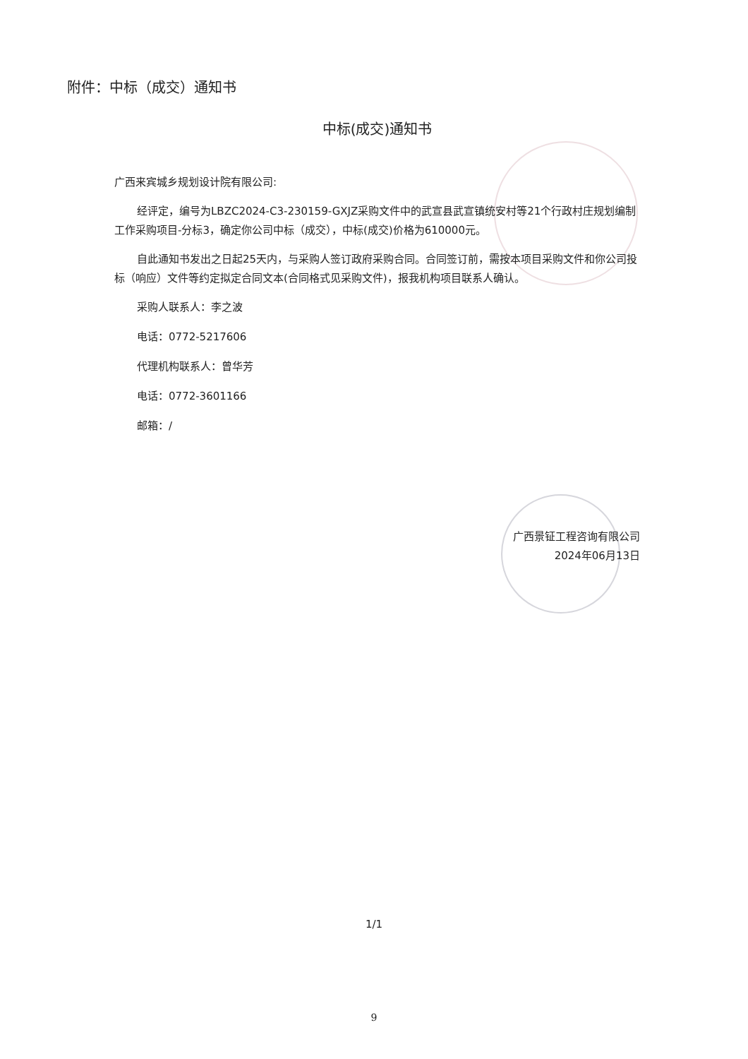附件：中标（成交）通知书
中标(成交)通知书
广西来宾城乡规划设计院有限公司:
经评定，编号为LBZC2024-C3-230159-GXJZ采购文件中的武宣县武宣镇统安村等21个行政村庄规划编制工作采购项目-分标3，确定你公司中标（成交），中标(成交)价格为610000元。
自此通知书发出之日起25天内，与采购人签订政府采购合同。合同签订前，需按本项目采购文件和你公司投标（响应）文件等约定拟定合同文本(合同格式见采购文件)，报我机构项目联系人确认。
采购人联系人：李之波
电话：0772-5217606
代理机构联系人：曾华芳
电话：0772-3601166
邮箱：/
广西景钲工程咨询有限公司
2024年06月13日
1/1
9